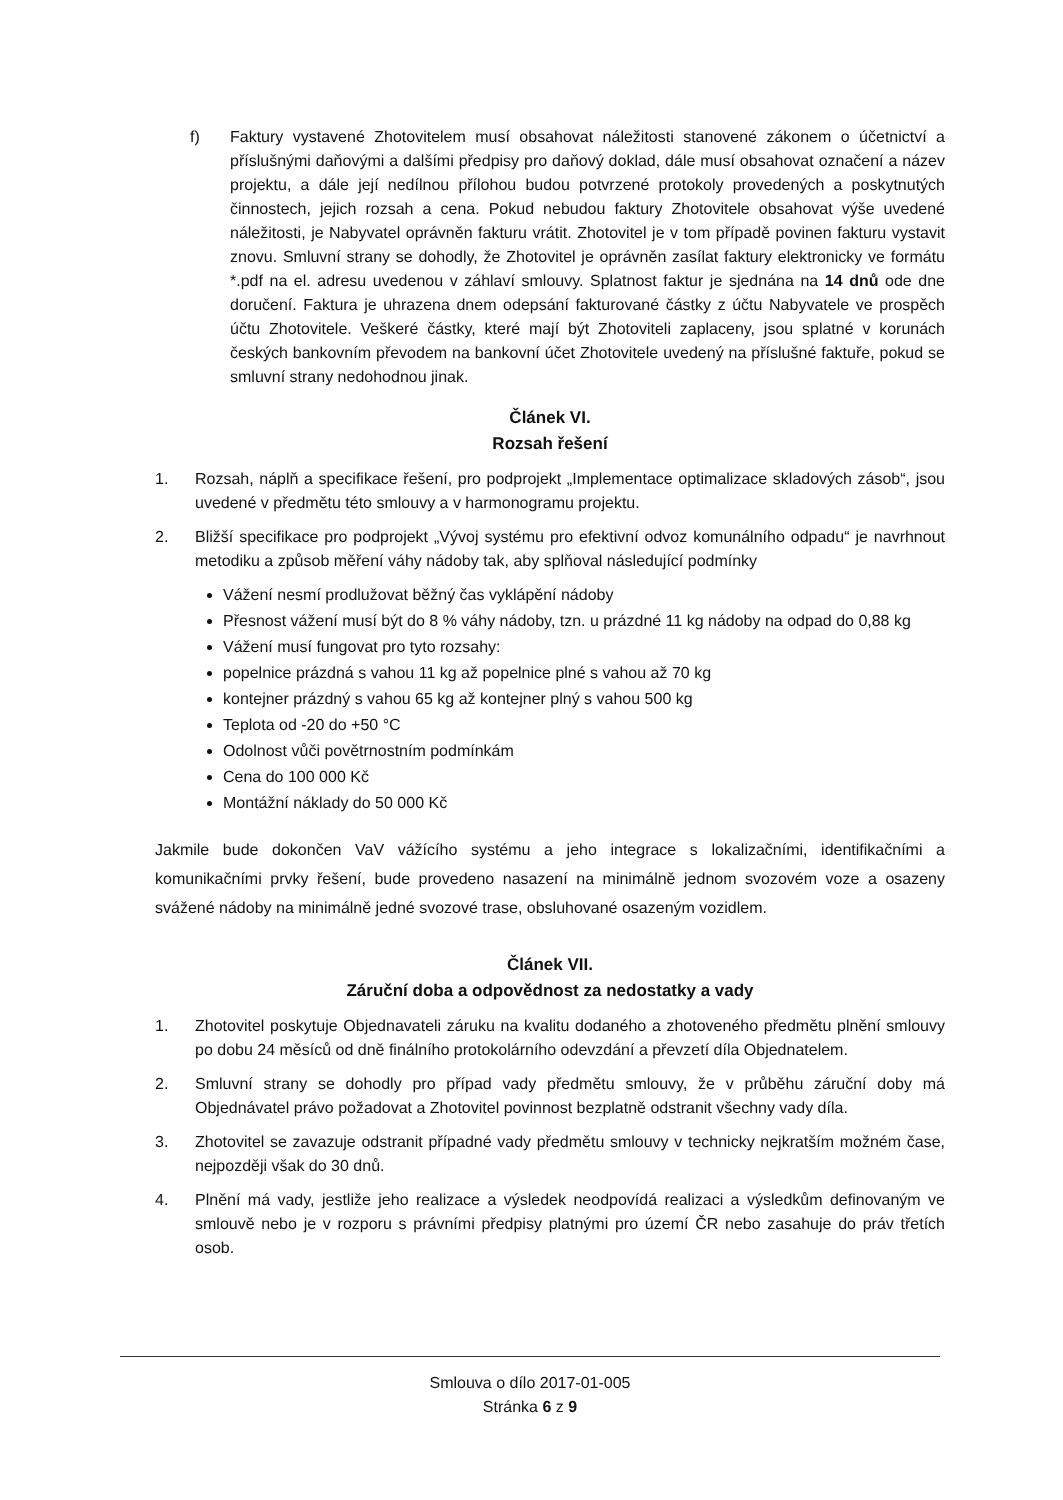f) Faktury vystavené Zhotovitelem musí obsahovat náležitosti stanovené zákonem o účetnictví a příslušnými daňovými a dalšími předpisy pro daňový doklad, dále musí obsahovat označení a název projektu, a dále její nedílnou přílohou budou potvrzené protokoly provedených a poskytnutých činnostech, jejich rozsah a cena. Pokud nebudou faktury Zhotovitele obsahovat výše uvedené náležitosti, je Nabyvatel oprávněn fakturu vrátit. Zhotovitel je v tom případě povinen fakturu vystavit znovu. Smluvní strany se dohodly, že Zhotovitel je oprávněn zasílat faktury elektronicky ve formátu *.pdf na el. adresu uvedenou v záhlaví smlouvy. Splatnost faktur je sjednána na 14 dnů ode dne doručení. Faktura je uhrazena dnem odepsání fakturované částky z účtu Nabyvatele ve prospěch účtu Zhotovitele. Veškeré částky, které mají být Zhotoviteli zaplaceny, jsou splatné v korunách českých bankovním převodem na bankovní účet Zhotovitele uvedený na příslušné faktuře, pokud se smluvní strany nedohodnou jinak.
Článek VI.
Rozsah řešení
1. Rozsah, náplň a specifikace řešení, pro podprojekt „Implementace optimalizace skladových zásob“, jsou uvedené v předmětu této smlouvy a v harmonogramu projektu.
2. Bližší specifikace pro podprojekt „Vývoj systému pro efektivní odvoz komunálního odpadu“ je navrhnout metodiku a způsob měření váhy nádoby tak, aby splňoval následující podmínky
Vážení nesmí prodlužovat běžný čas vyklápění nádoby
Přesnost vážení musí být do 8 % váhy nádoby, tzn. u prázdné 11 kg nádoby na odpad do 0,88 kg
Vážení musí fungovat pro tyto rozsahy:
popelnice prázdná s vahou 11 kg až popelnice plné s vahou až 70 kg
kontejner prázdný s vahou 65 kg až kontejner plný s vahou 500 kg
Teplota od -20 do +50 °C
Odolnost vůči povětrnostním podmínkám
Cena do 100 000 Kč
Montážní náklady do 50 000 Kč
Jakmile bude dokončen VaV vážícího systému a jeho integrace s lokalizačními, identifikačními a komunikačními prvky řešení, bude provedeno nasazení na minimálně jednom svozovém voze a osazeny svážené nádoby na minimálně jedné svozové trase, obsluhované osazeným vozidlem.
Článek VII.
Záruční doba a odpovědnost za nedostatky a vady
1. Zhotovitel poskytuje Objednavateli záruku na kvalitu dodaného a zhotoveného předmětu plnění smlouvy po dobu 24 měsíců od dně finálního protokolárního odevzdání a převzetí díla Objednatelem.
2. Smluvní strany se dohodly pro případ vady předmětu smlouvy, že v průběhu záruční doby má Objednávatel právo požadovat a Zhotovitel povinnost bezplatně odstranit všechny vady díla.
3. Zhotovitel se zavazuje odstranit případné vady předmětu smlouvy v technicky nejkratším možném čase, nejpozději však do 30 dnů.
4. Plnění má vady, jestliže jeho realizace a výsledek neodpovídá realizaci a výsledkům definovaným ve smlouvě nebo je v rozporu s právními předpisy platnými pro území ČR nebo zasahuje do práv třetích osob.
Smlouva o dílo 2017-01-005
Stránka 6 z 9